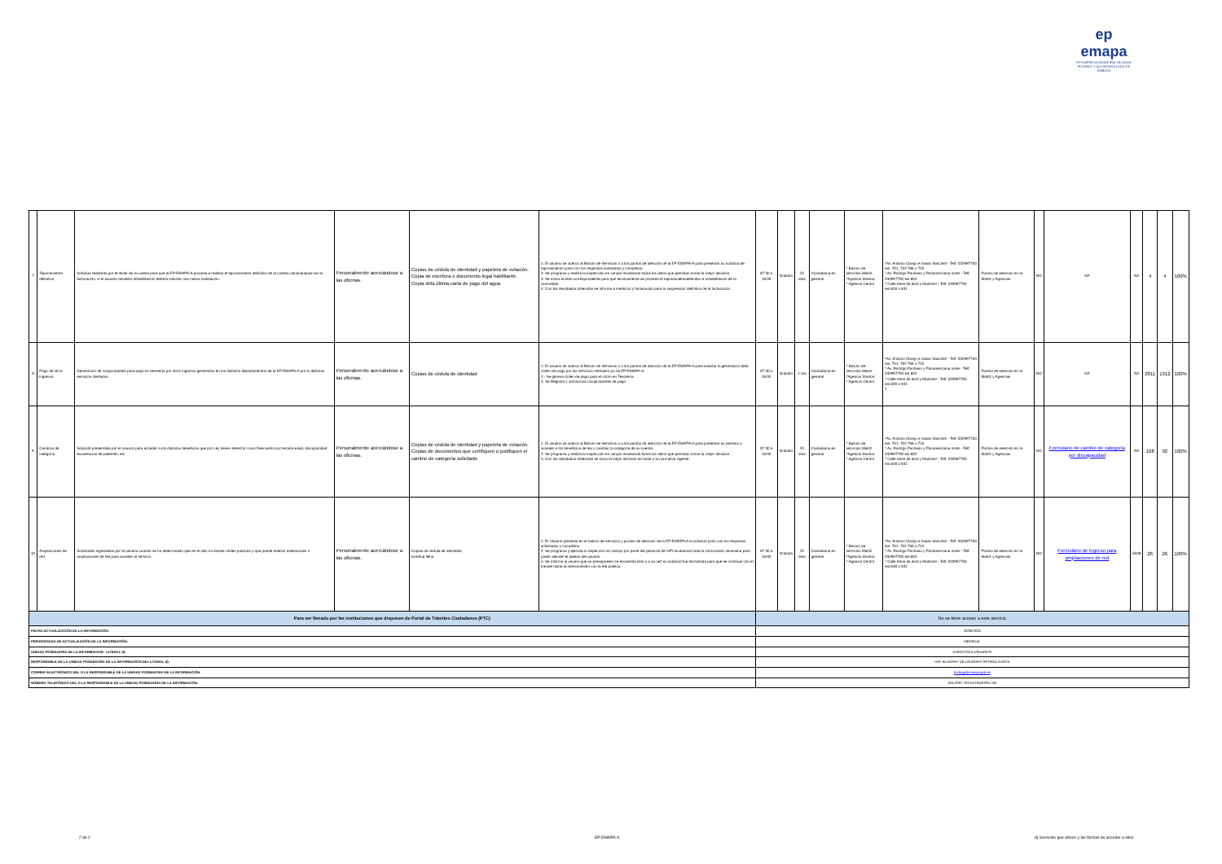ep emapa
EP-EMPRESA MUNICIPAL DE AGUA POTABLE Y ALCANTARILLADO DE AMBATO
| 7 | Taponamiento definitivo | Solicitud realizada por el titular de la cuenta para que la EP-EMAPA-A proceda a realizar el taponamiento definitivo de la cuenta culminándose así la facturación, si el usuario necesita rehabilitación deberá solicitar una nueva instalación. | Personalmente acercándose a las oficinas. | Copias de cédula de identidad y papeleta de votación. Copia de escritura o documento legal habilitante. Copia dela última carta de pago del agua | 1. El usuario se acerca al Balcón de Servicios o a los puntos de atención de la EP-EMAPA-A para presentar su solicitud de taponamiento junto con los requisitos solicitados y completos. 2. Se programa y realiza la inspección en campo recabando todos los datos que permitan tomar la mejor decisión. 3. Se envía al área correspondiente para que tecnicamente se proceda al taponamientodefinitivo e inhabilitación de la acometida. 4. Con los resultados obtenidos se informa a medición y facturación para la suspensión definitiva de la facturación . | 07:30 a 16:00 | Gratuito | 15 días | Ciudadanía en general | * Balcon de servicios Matriz *Agencia Izamba * Agencia Centro | *Av. Antonio Clavijo e Isaias Sánchez - Telf: 032997700 ext. 701, 702 706 o 710 * Av. Rodrigo Pachano y Panamericana norte - Telf: 032997700 ext.602 * Calle trece de abril y Martinez - Telf: 032997700 ext.630 o 631 | Puntos de atención en la Matriz y Agencias | NO | NA | NA | 4 | 4 | 100% |
| 8 | Pago de otros ingresos | Generación de comprobantes para pago en tesorería por otros ingresos generados en los distintos departamentos de la EP-EMAPA-A por lo distintos servicios ofertados | Personalmente acercándose a las oficinas. | Copias de cédula de identidad | 1. El usuario se acerca al Balcón de Servicios o a los puntos de atención de la EP-EMAPA-A para solicitar la generación dela orden de pago por los servicios ofertados po rla EP-EMAPA-A. 2.- Se genera orden de pago para el cobro en Tesorería. 3. Se Registra y archiva los comprobantes de pago | 07:30 a 16:00 | Gratuito | 1 día | Ciudadanía en general | * Balcon de servicios Matriz *Agencia Izamba * Agencia Centro | *Av. Antonio Clavijo e Isaias Sánchez - Telf: 032997700 ext. 701, 702 706 o 710 * Av. Rodrigo Pachano y Panamericana norte - Telf: 032997700 ext.602 * Calle trece de abril y Martinez - Telf: 032997700 ext.630 o 631 1 | Puntos de atención en la Matriz y Agencias | NO | NA | NA | 2811 | 1312 | 100% |
| 9 | Cambios de categoría | Soliciutd presentada por el usuario para acceder a los distintos beneficios que por Ley tienen derecho como Descuento por tercera edad, discapacidad, exoneración de patentes, etc. | Personalmente acercándose a las oficinas. | Copias de cédula de identidad y papeleta de votación. Copias de documentos que certifiquen o justifiquen el cambio de categoría solicitado | 1. El usuario se acerca al Balcón de Servicios o a los puntos de atención de la EP-EMAPA-A para presentar su reclamo y acceder a los beneficios de ley y cambiar la categoría de su cuenta. 2. Se programa y realiza la inspección en campo recabando todos los datos que permitan tomar la mejor decisión. 3. Con los resultados obtenidos se toma la mejor decision en base a la normativa vigente. | 07:30 a 16:00 | Gratuito | 15 días | Ciudadanía en general | * Balcon de servicios Matriz *Agencia Izamba * Agencia Centro | *Av. Antonio Clavijo e Isaias Sánchez - Telf: 032997700 ext. 701, 702 706 o 710 * Av. Rodrigo Pachano y Panamericana norte - Telf: 032997700 ext.602 * Calle trece de abril y Martinez - Telf: 032997700 ext.630 o 631 | Puntos de atención en la Matriz y Agencias | NO | Formulario de cambio de categoría por discapacidad | NA | 108 | 92 | 100% |
| 10 | Ampliaciones de red | Solicitudes ingresadas por el usuario cuando se ha determinado que en el sitio no existen redes publicas y que puede realizar extensiones o ampliaciones de red para acceder al servicio. | Personalmente acercándose a las oficinas. | Copias de cédula de identidad solicitud llena | 1. El Usuario presenta en el balcón de servicios y puntos de atención de la EP-EMAPA-A la solicitud junto con los requisitos solicitados y completos. 2. Se programa y ejecuta la inspeccion en campo por parte del personal de GPI recabando toda la información necesaria para poder atender el pedido del usuario. 3. Se informa al usuaro que su presupuesto se encuentra listo o a su vez su solicitud fue rechazada para que se continue con el tramite hasta la interconexión con la red pública | 07:30 a 16:00 | Gratuito | 15 días | Ciudadanía en general | * Balcon de servicios Matriz *Agencia Izamba * Agencia Centro | *Av. Antonio Clavijo e Isaias Sánchez - Telf: 032997700 ext. 701, 702 706 o 710 * Av. Rodrigo Pachano y Panamericana norte - Telf: 032997700 ext.602 * Calle trece de abril y Martinez - Telf: 032997700 ext.630 o 631 | Puntos de atención en la Matriz y Agencias | NO | Formulario de ingreso para ampliaciones de red | 5608 | 26 | 26 | 100% |
| Para ser llenado por las instituciones que disponen de Portal de Trámites Ciudadanos (PTC) | | | | | | No se tiene acceso a este servicio | | | | | | | | | | | | |
| FECHA ACTUALIZACIÓN DE LA INFORMACIÓN: | | | | | | 30/06/2020 | | | | | | | | | | | | |
| PERIODICIDAD DE ACTUALIZACIÓN DE LA INFORMACIÓN: | | | | | | MENSUAL | | | | | | | | | | | | |
| UNIDAD POSEEDORA DE LA INFORMACION - LITERAL d): | | | | | | ATENCION A USUARIOS | | | | | | | | | | | | |
| RESPONSABLE DE LA UNIDAD POSEEDORA DE LA INFORMACIÓN DEL LITERAL d): | | | | | | ING. BLANSHY DE LOURDES ORTEGA ZURITA | | | | | | | | | | | | |
| CORREO ELECTRÓNICO DEL O LA RESPONSABLE DE LA UNIDAD POSEEDORA DE LA INFORMACIÓN: | | | | | | bortega@emapa.gob.ec | | | | | | | | | | | | |
| NÚMERO TELEFÓNICO DEL O LA RESPONSABLE DE LA UNIDAD POSEEDORA DE LA INFORMACIÓN: | | | | | | (03) 2997-700 EXTENSIÓN 705 | | | | | | | | | | | | |
2 de 2 EP-EMAPA-A d) Servicios que ofrece y las formas de acceder a ellos